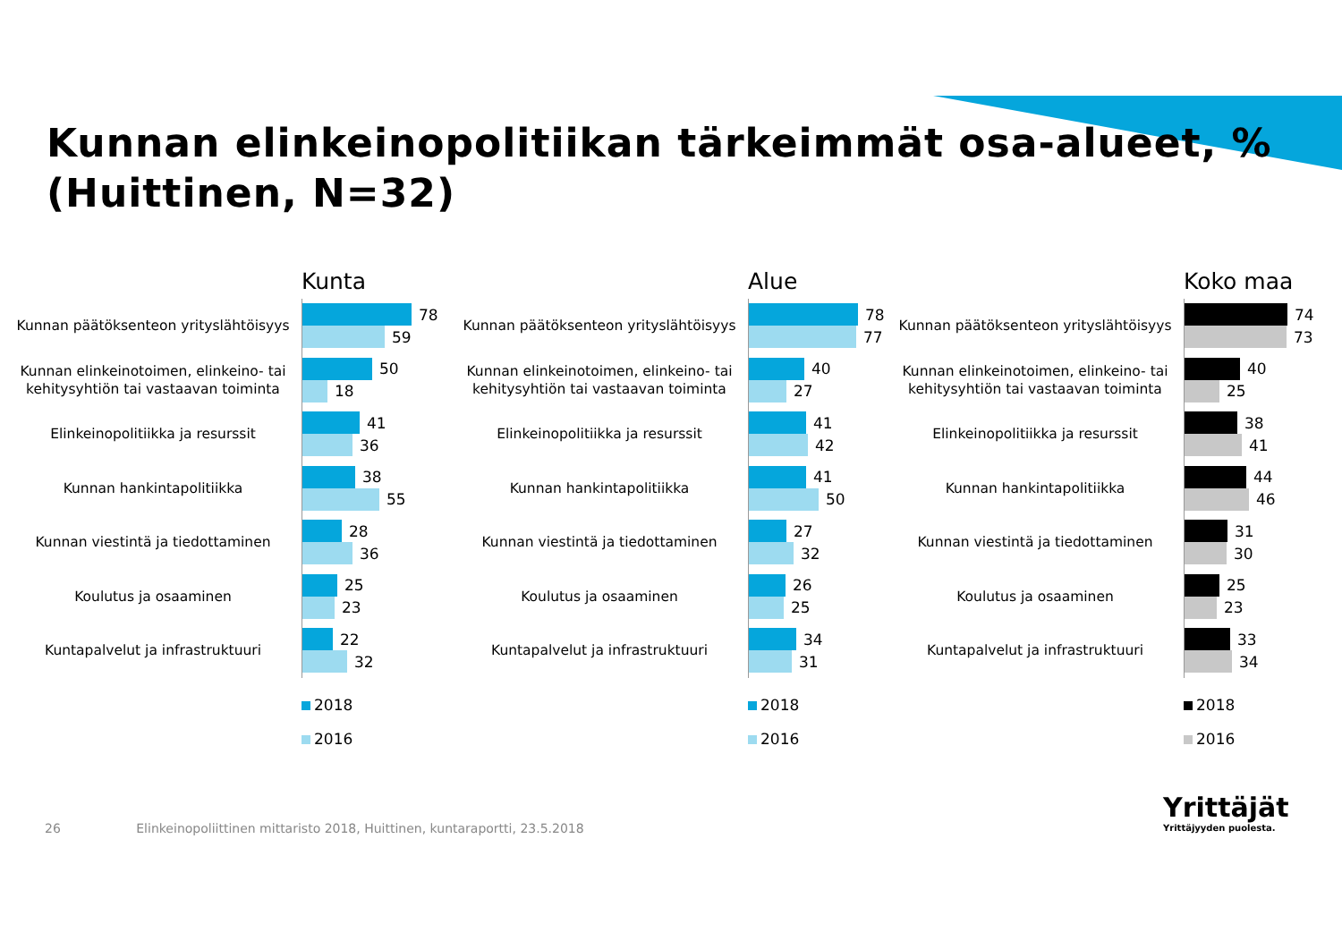Kunnan elinkeinopolitiikan tärkeimmät osa-alueet, %
(Huittinen, N=32)
Kunta
Kunnan päätöksenteon yrityslähtöisyys
78
59
Kunnan elinkeinotoimen, elinkeino- tai kehitysyhtiön tai vastaavan toiminta
50
18
Elinkeinopolitiikka ja resurssit
41
36
Kunnan hankintapolitiikka
38
55
Kunnan viestintä ja tiedottaminen
28
36
Koulutus ja osaaminen
25
23
Kuntapalvelut ja infrastruktuuri
22
32
2018
2016
Alue
Kunnan päätöksenteon yrityslähtöisyys
78
77
Kunnan elinkeinotoimen, elinkeino- tai kehitysyhtiön tai vastaavan toiminta
40
27
Elinkeinopolitiikka ja resurssit
41
42
Kunnan hankintapolitiikka
41
50
Kunnan viestintä ja tiedottaminen
27
32
Koulutus ja osaaminen
26
25
Kuntapalvelut ja infrastruktuuri
34
31
2018
2016
Koko maa
Kunnan päätöksenteon yrityslähtöisyys
74
73
Kunnan elinkeinotoimen, elinkeino- tai kehitysyhtiön tai vastaavan toiminta
40
25
Elinkeinopolitiikka ja resurssit
38
41
Kunnan hankintapolitiikka
44
46
Kunnan viestintä ja tiedottaminen
31
30
Koulutus ja osaaminen
25
23
Kuntapalvelut ja infrastruktuuri
33
34
2018
2016
26 Elinkeinopoliittinen mittaristo 2018, Huittinen, kuntaraportti, 23.5.2018
Yrittäjät
Yrittäjyyden puolesta.